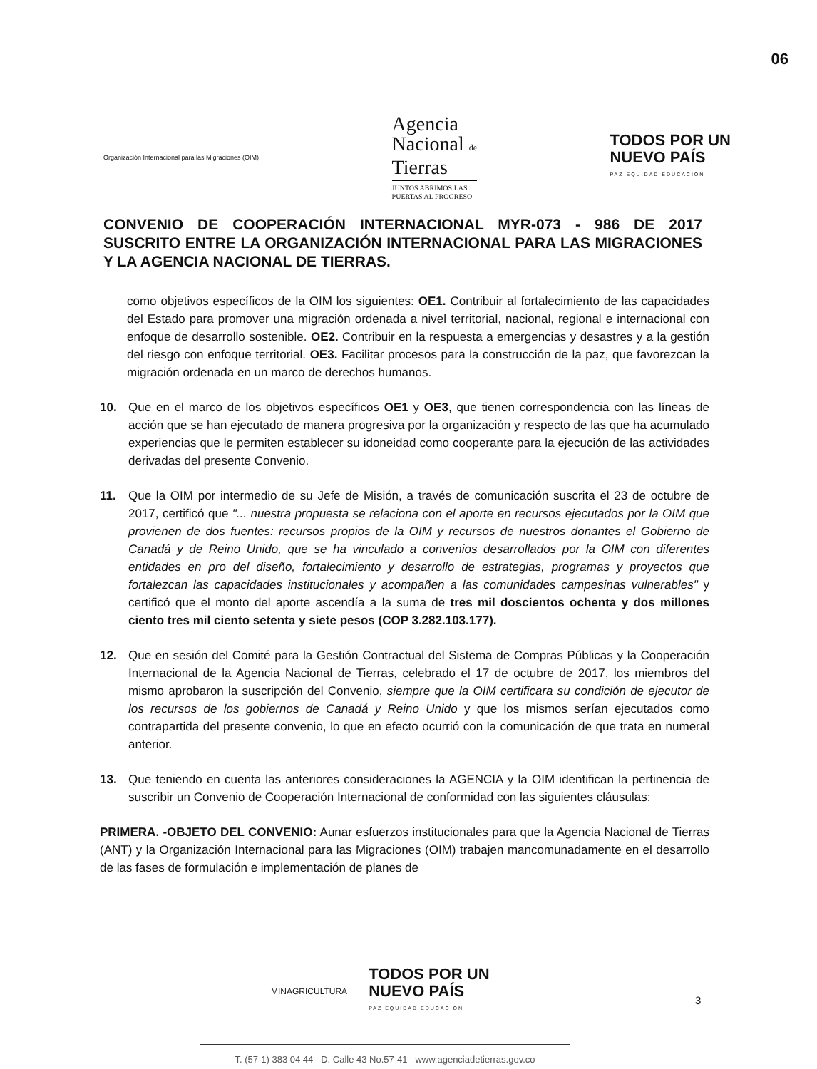06
Organización Internacional para las Migraciones (OIM)
Agencia
Nacional de
Tierras
JUNTOS ABRIMOS LAS
PUERTAS AL PROGRESO
TODOS POR UN
NUEVO PAÍS
PAZ EQUIDAD EDUCACIÓN
CONVENIO DE COOPERACIÓN INTERNACIONAL MYR-073 - 986 DE 2017 SUSCRITO ENTRE LA ORGANIZACIÓN INTERNACIONAL PARA LAS MIGRACIONES Y LA AGENCIA NACIONAL DE TIERRAS.
como objetivos específicos de la OIM los siguientes: OE1. Contribuir al fortalecimiento de las capacidades del Estado para promover una migración ordenada a nivel territorial, nacional, regional e internacional con enfoque de desarrollo sostenible. OE2. Contribuir en la respuesta a emergencias y desastres y a la gestión del riesgo con enfoque territorial. OE3. Facilitar procesos para la construcción de la paz, que favorezcan la migración ordenada en un marco de derechos humanos.
10. Que en el marco de los objetivos específicos OE1 y OE3, que tienen correspondencia con las líneas de acción que se han ejecutado de manera progresiva por la organización y respecto de las que ha acumulado experiencias que le permiten establecer su idoneidad como cooperante para la ejecución de las actividades derivadas del presente Convenio.
11. Que la OIM por intermedio de su Jefe de Misión, a través de comunicación suscrita el 23 de octubre de 2017, certificó que "... nuestra propuesta se relaciona con el aporte en recursos ejecutados por la OIM que provienen de dos fuentes: recursos propios de la OIM y recursos de nuestros donantes el Gobierno de Canadá y de Reino Unido, que se ha vinculado a convenios desarrollados por la OIM con diferentes entidades en pro del diseño, fortalecimiento y desarrollo de estrategias, programas y proyectos que fortalezcan las capacidades institucionales y acompañen a las comunidades campesinas vulnerables" y certificó que el monto del aporte ascendía a la suma de tres mil doscientos ochenta y dos millones ciento tres mil ciento setenta y siete pesos (COP 3.282.103.177).
12. Que en sesión del Comité para la Gestión Contractual del Sistema de Compras Públicas y la Cooperación Internacional de la Agencia Nacional de Tierras, celebrado el 17 de octubre de 2017, los miembros del mismo aprobaron la suscripción del Convenio, siempre que la OIM certificara su condición de ejecutor de los recursos de los gobiernos de Canadá y Reino Unido y que los mismos serían ejecutados como contrapartida del presente convenio, lo que en efecto ocurrió con la comunicación de que trata en numeral anterior.
13. Que teniendo en cuenta las anteriores consideraciones la AGENCIA y la OIM identifican la pertinencia de suscribir un Convenio de Cooperación Internacional de conformidad con las siguientes cláusulas:
PRIMERA. -OBJETO DEL CONVENIO: Aunar esfuerzos institucionales para que la Agencia Nacional de Tierras (ANT) y la Organización Internacional para las Migraciones (OIM) trabajen mancomunadamente en el desarrollo de las fases de formulación e implementación de planes de
MINAGRICULTURA
TODOS POR UN
NUEVO PAÍS
PAZ EQUIDAD EDUCACIÓN
3
T. (57-1) 383 04 44 D. Calle 43 No.57-41 www.agenciadetierras.gov.co